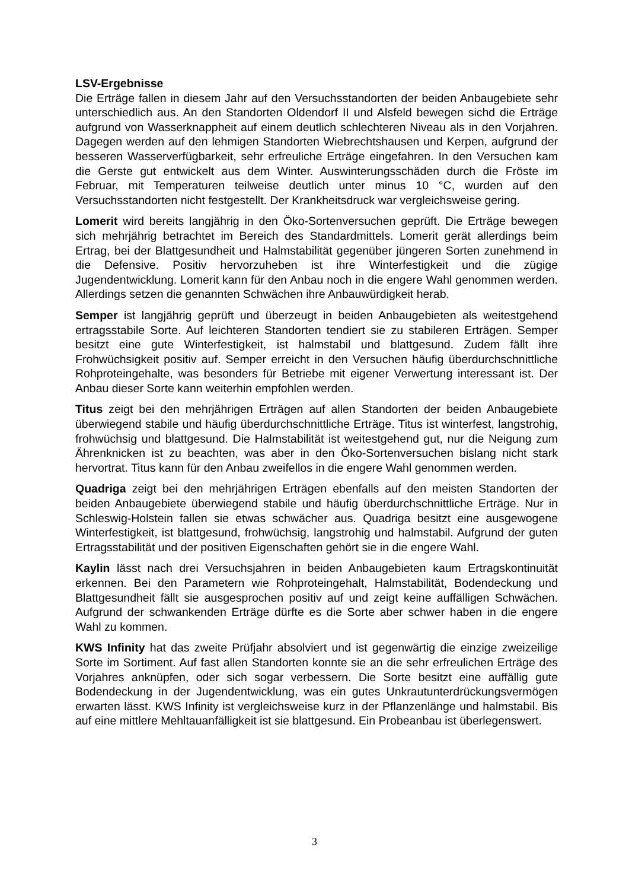LSV-Ergebnisse
Die Erträge fallen in diesem Jahr auf den Versuchsstandorten der beiden Anbaugebiete sehr unterschiedlich aus. An den Standorten Oldendorf II und Alsfeld bewegen sichd die Erträge aufgrund von Wasserknappheit auf einem deutlich schlechteren Niveau als in den Vorjahren. Dagegen werden auf den lehmigen Standorten Wiebrechtshausen und Kerpen, aufgrund der besseren Wasserverfügbarkeit, sehr erfreuliche Erträge eingefahren. In den Versuchen kam die Gerste gut entwickelt aus dem Winter. Auswinterungsschäden durch die Fröste im Februar, mit Temperaturen teilweise deutlich unter minus 10 °C, wurden auf den Versuchsstandorten nicht festgestellt. Der Krankheitsdruck war vergleichsweise gering.
Lomerit wird bereits langjährig in den Öko-Sortenversuchen geprüft. Die Erträge bewegen sich mehrjährig betrachtet im Bereich des Standardmittels. Lomerit gerät allerdings beim Ertrag, bei der Blattgesundheit und Halmstabilität gegenüber jüngeren Sorten zunehmend in die Defensive. Positiv hervorzuheben ist ihre Winterfestigkeit und die zügige Jugendentwicklung. Lomerit kann für den Anbau noch in die engere Wahl genommen werden. Allerdings setzen die genannten Schwächen ihre Anbauwürdigkeit herab.
Semper ist langjährig geprüft und überzeugt in beiden Anbaugebieten als weitestgehend ertragsstabile Sorte. Auf leichteren Standorten tendiert sie zu stabileren Erträgen. Semper besitzt eine gute Winterfestigkeit, ist halmstabil und blattgesund. Zudem fällt ihre Frohwüchsigkeit positiv auf. Semper erreicht in den Versuchen häufig überdurchschnittliche Rohproteingehalte, was besonders für Betriebe mit eigener Verwertung interessant ist. Der Anbau dieser Sorte kann weiterhin empfohlen werden.
Titus zeigt bei den mehrjährigen Erträgen auf allen Standorten der beiden Anbaugebiete überwiegend stabile und häufig überdurchschnittliche Erträge. Titus ist winterfest, langstrohig, frohwüchsig und blattgesund. Die Halmstabilität ist weitestgehend gut, nur die Neigung zum Ährenknicken ist zu beachten, was aber in den Öko-Sortenversuchen bislang nicht stark hervortrat. Titus kann für den Anbau zweifellos in die engere Wahl genommen werden.
Quadriga zeigt bei den mehrjährigen Erträgen ebenfalls auf den meisten Standorten der beiden Anbaugebiete überwiegend stabile und häufig überdurchschnittliche Erträge. Nur in Schleswig-Holstein fallen sie etwas schwächer aus. Quadriga besitzt eine ausgewogene Winterfestigkeit, ist blattgesund, frohwüchsig, langstrohig und halmstabil. Aufgrund der guten Ertragsstabilität und der positiven Eigenschaften gehört sie in die engere Wahl.
Kaylin lässt nach drei Versuchsjahren in beiden Anbaugebieten kaum Ertragskontinuität erkennen. Bei den Parametern wie Rohproteingehalt, Halmstabilität, Bodendeckung und Blattgesundheit fällt sie ausgesprochen positiv auf und zeigt keine auffälligen Schwächen. Aufgrund der schwankenden Erträge dürfte es die Sorte aber schwer haben in die engere Wahl zu kommen.
KWS Infinity hat das zweite Prüfjahr absolviert und ist gegenwärtig die einzige zweizeilige Sorte im Sortiment. Auf fast allen Standorten konnte sie an die sehr erfreulichen Erträge des Vorjahres anknüpfen, oder sich sogar verbessern. Die Sorte besitzt eine auffällig gute Bodendeckung in der Jugendentwicklung, was ein gutes Unkrautunterdrückungsvermögen erwarten lässt. KWS Infinity ist vergleichsweise kurz in der Pflanzenlänge und halmstabil. Bis auf eine mittlere Mehltauanfälligkeit ist sie blattgesund. Ein Probeanbau ist überlegenswert.
3